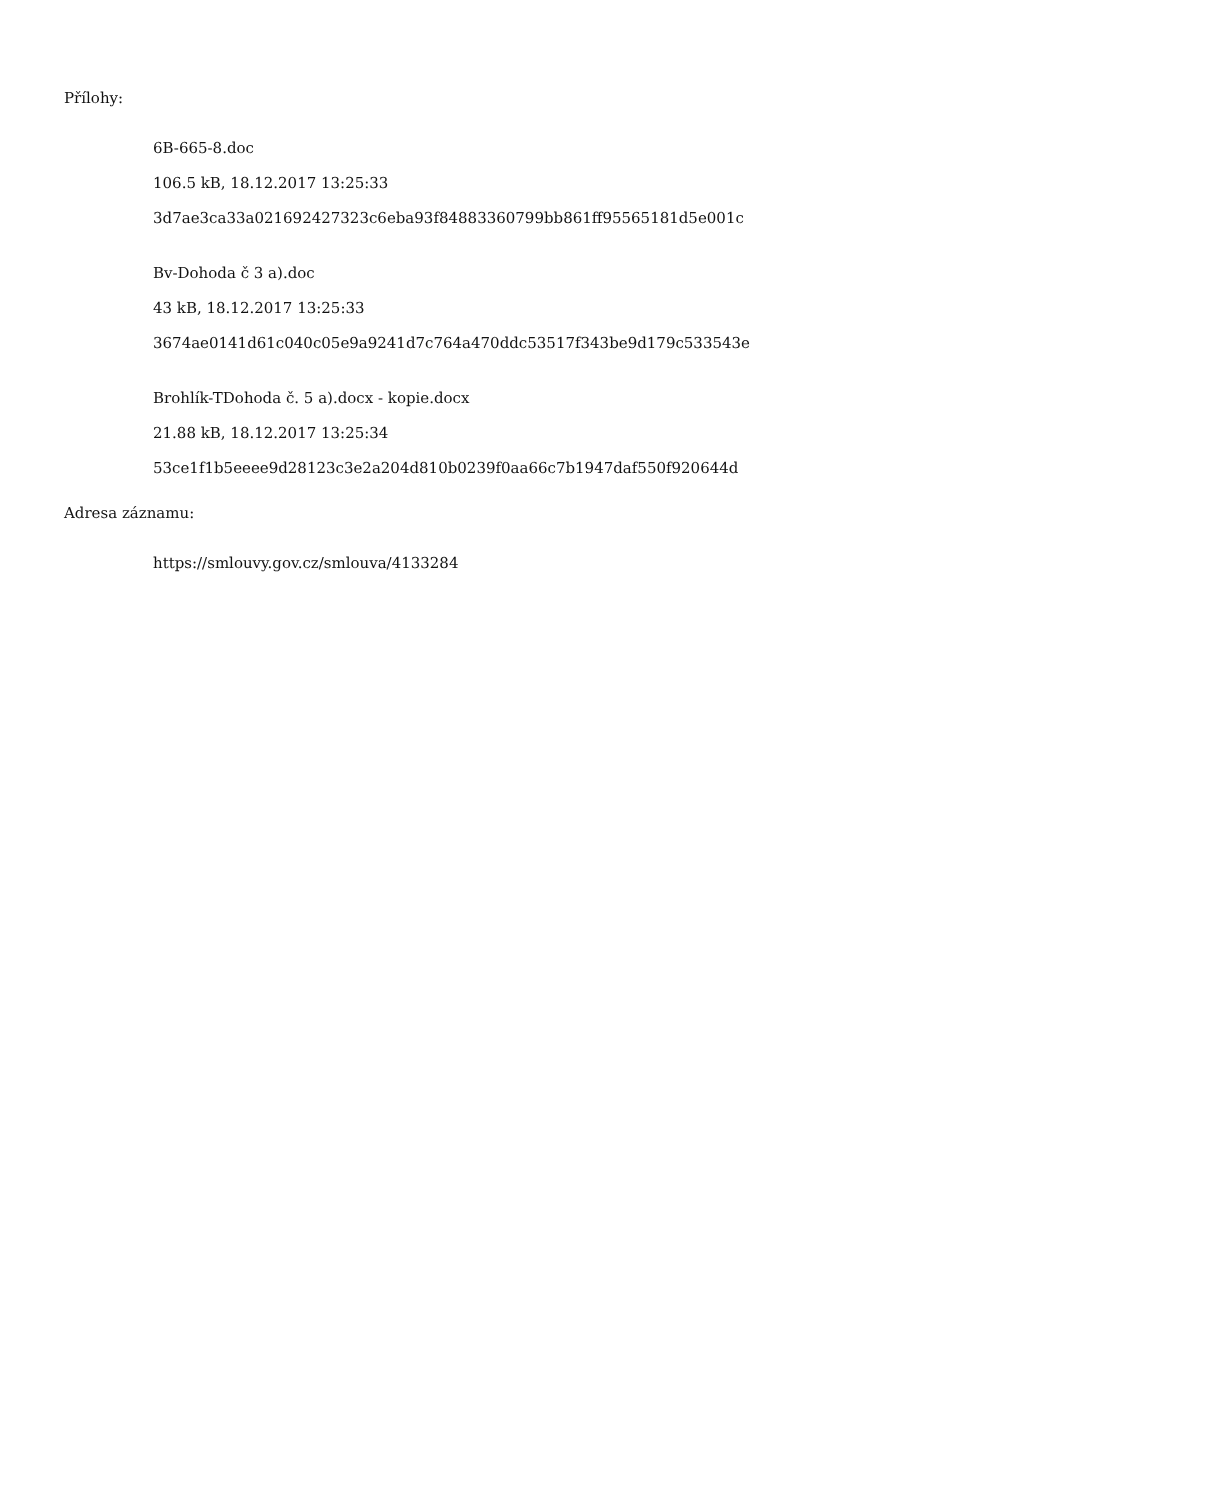Přílohy:
6B-665-8.doc
106.5 kB, 18.12.2017 13:25:33
3d7ae3ca33a021692427323c6eba93f84883360799bb861ff95565181d5e001c
Bv-Dohoda č 3 a).doc
43 kB, 18.12.2017 13:25:33
3674ae0141d61c040c05e9a9241d7c764a470ddc53517f343be9d179c533543e
Brohlík-TDohoda č. 5 a).docx - kopie.docx
21.88 kB, 18.12.2017 13:25:34
53ce1f1b5eeee9d28123c3e2a204d810b0239f0aa66c7b1947daf550f920644d
Adresa záznamu:
https://smlouvy.gov.cz/smlouva/4133284